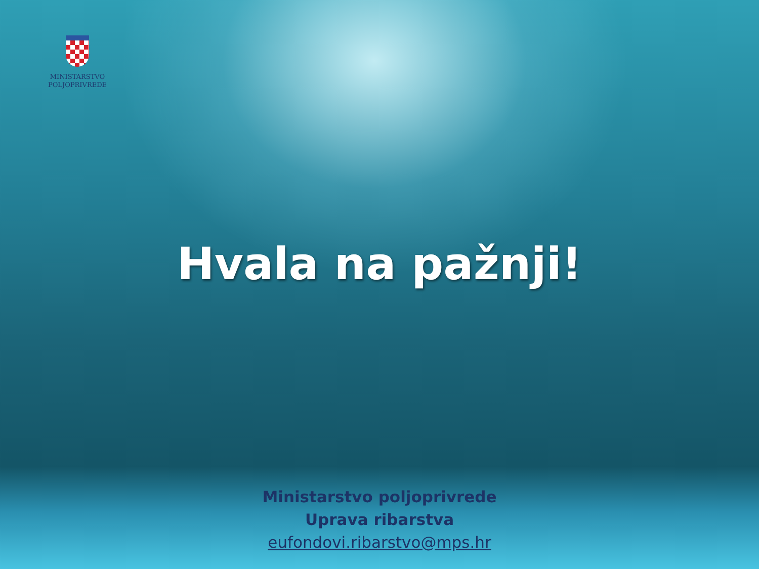MINISTARSTVO
POLJOPRIVREDE
Hvala na pažnji!
Ministarstvo poljoprivrede
Uprava ribarstva
eufondovi.ribarstvo@mps.hr